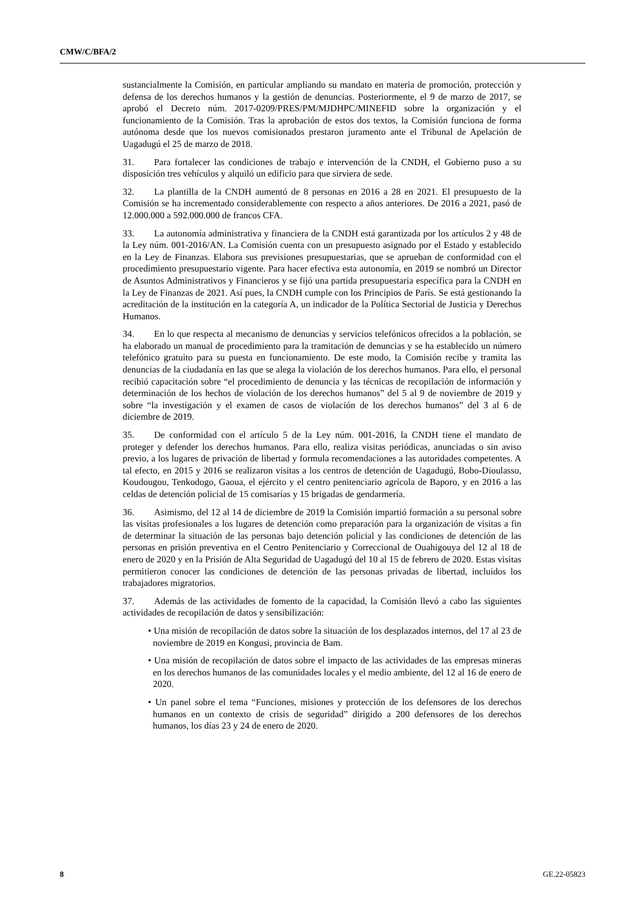CMW/C/BFA/2
sustancialmente la Comisión, en particular ampliando su mandato en materia de promoción, protección y defensa de los derechos humanos y la gestión de denuncias. Posteriormente, el 9 de marzo de 2017, se aprobó el Decreto núm. 2017-0209/PRES/PM/MJDHPC/MINEFID sobre la organización y el funcionamiento de la Comisión. Tras la aprobación de estos dos textos, la Comisión funciona de forma autónoma desde que los nuevos comisionados prestaron juramento ante el Tribunal de Apelación de Uagadugú el 25 de marzo de 2018.
31. Para fortalecer las condiciones de trabajo e intervención de la CNDH, el Gobierno puso a su disposición tres vehículos y alquiló un edificio para que sirviera de sede.
32. La plantilla de la CNDH aumentó de 8 personas en 2016 a 28 en 2021. El presupuesto de la Comisión se ha incrementado considerablemente con respecto a años anteriores. De 2016 a 2021, pasó de 12.000.000 a 592.000.000 de francos CFA.
33. La autonomía administrativa y financiera de la CNDH está garantizada por los artículos 2 y 48 de la Ley núm. 001-2016/AN. La Comisión cuenta con un presupuesto asignado por el Estado y establecido en la Ley de Finanzas. Elabora sus previsiones presupuestarias, que se aprueban de conformidad con el procedimiento presupuestario vigente. Para hacer efectiva esta autonomía, en 2019 se nombró un Director de Asuntos Administrativos y Financieros y se fijó una partida presupuestaria específica para la CNDH en la Ley de Finanzas de 2021. Así pues, la CNDH cumple con los Principios de París. Se está gestionando la acreditación de la institución en la categoría A, un indicador de la Política Sectorial de Justicia y Derechos Humanos.
34. En lo que respecta al mecanismo de denuncias y servicios telefónicos ofrecidos a la población, se ha elaborado un manual de procedimiento para la tramitación de denuncias y se ha establecido un número telefónico gratuito para su puesta en funcionamiento. De este modo, la Comisión recibe y tramita las denuncias de la ciudadanía en las que se alega la violación de los derechos humanos. Para ello, el personal recibió capacitación sobre “el procedimiento de denuncia y las técnicas de recopilación de información y determinación de los hechos de violación de los derechos humanos” del 5 al 9 de noviembre de 2019 y sobre “la investigación y el examen de casos de violación de los derechos humanos” del 3 al 6 de diciembre de 2019.
35. De conformidad con el artículo 5 de la Ley núm. 001-2016, la CNDH tiene el mandato de proteger y defender los derechos humanos. Para ello, realiza visitas periódicas, anunciadas o sin aviso previo, a los lugares de privación de libertad y formula recomendaciones a las autoridades competentes. A tal efecto, en 2015 y 2016 se realizaron visitas a los centros de detención de Uagadugú, Bobo-Dioulasso, Koudougou, Tenkodogo, Gaoua, el ejército y el centro penitenciario agrícola de Baporo, y en 2016 a las celdas de detención policial de 15 comisarías y 15 brigadas de gendarmería.
36. Asimismo, del 12 al 14 de diciembre de 2019 la Comisión impartió formación a su personal sobre las visitas profesionales a los lugares de detención como preparación para la organización de visitas a fin de determinar la situación de las personas bajo detención policial y las condiciones de detención de las personas en prisión preventiva en el Centro Penitenciario y Correccional de Ouahigouya del 12 al 18 de enero de 2020 y en la Prisión de Alta Seguridad de Uagadugú del 10 al 15 de febrero de 2020. Estas visitas permitieron conocer las condiciones de detención de las personas privadas de libertad, incluidos los trabajadores migratorios.
37. Además de las actividades de fomento de la capacidad, la Comisión llevó a cabo las siguientes actividades de recopilación de datos y sensibilización:
• Una misión de recopilación de datos sobre la situación de los desplazados internos, del 17 al 23 de noviembre de 2019 en Kongusi, provincia de Bam.
• Una misión de recopilación de datos sobre el impacto de las actividades de las empresas mineras en los derechos humanos de las comunidades locales y el medio ambiente, del 12 al 16 de enero de 2020.
• Un panel sobre el tema “Funciones, misiones y protección de los defensores de los derechos humanos en un contexto de crisis de seguridad” dirigido a 200 defensores de los derechos humanos, los días 23 y 24 de enero de 2020.
8 GE.22-05823